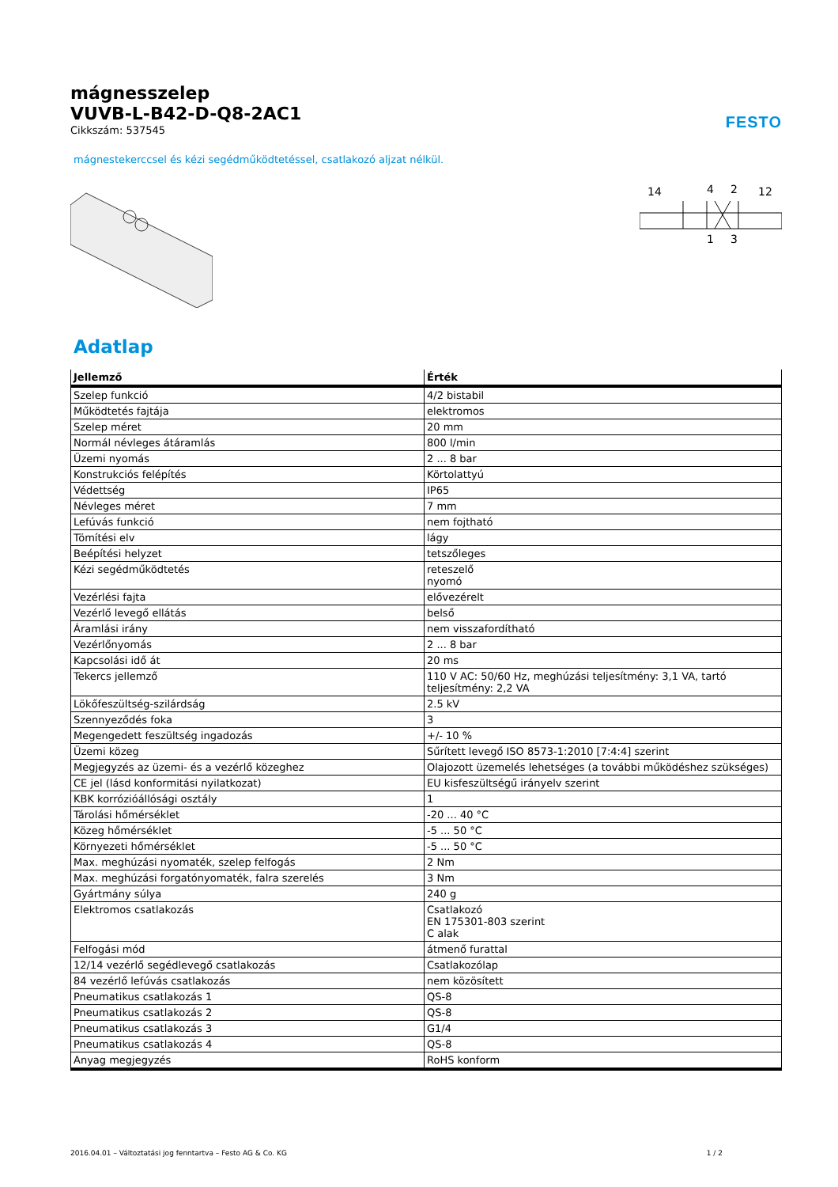mágnesszelep
VUVB-L-B42-D-Q8-2AC1
Cikkszám: 537545
FESTO
mágnestekerccsel és kézi segédműködtetéssel, csatlakozó aljzat nélkül.
14
4
2
12
1
3
Adatlap
| Jellemző | Érték |
| --- | --- |
| Szelep funkció | 4/2 bistabil |
| Működtetés fajtája | elektromos |
| Szelep méret | 20 mm |
| Normál névleges átáramlás | 800 l/min |
| Üzemi nyomás | 2 ... 8 bar |
| Konstrukciós felépítés | Körtolattyú |
| Védettség | IP65 |
| Névleges méret | 7 mm |
| Lefúvás funkció | nem fojtható |
| Tömítési elv | lágy |
| Beépítési helyzet | tetszőleges |
| Kézi segédműködtetés | reteszelő nyomó |
| Vezérlési fajta | elővezérelt |
| Vezérlő levegő ellátás | belső |
| Áramlási irány | nem visszafordítható |
| Vezérlőnyomás | 2 ... 8 bar |
| Kapcsolási idő át | 20 ms |
| Tekercs jellemző | 110 V AC: 50/60 Hz, meghúzási teljesítmény: 3,1 VA, tartó teljesítmény: 2,2 VA |
| Lökőfeszültség-szilárdság | 2.5 kV |
| Szennyeződés foka | 3 |
| Megengedett feszültség ingadozás | +/- 10 % |
| Üzemi közeg | Sűrített levegő ISO 8573-1:2010 [7:4:4] szerint |
| Megjegyzés az üzemi- és a vezérlő közeghez | Olajozott üzemelés lehetséges (a további működéshez szükséges) |
| CE jel (lásd konformitási nyilatkozat) | EU kisfeszültségű irányelv szerint |
| KBK korrózióállósági osztály | 1 |
| Tárolási hőmérséklet | -20 ... 40 °C |
| Közeg hőmérséklet | -5 ... 50 °C |
| Környezeti hőmérséklet | -5 ... 50 °C |
| Max. meghúzási nyomaték, szelep felfogás | 2 Nm |
| Max. meghúzási forgatónyomaték, falra szerelés | 3 Nm |
| Gyártmány súlya | 240 g |
| Elektromos csatlakozás | Csatlakozó EN 175301-803 szerint C alak |
| Felfogási mód | átmenő furattal |
| 12/14 vezérlő segédlevegő csatlakozás | Csatlakozólap |
| 84 vezérlő lefúvás csatlakozás | nem közösített |
| Pneumatikus csatlakozás 1 | QS-8 |
| Pneumatikus csatlakozás 2 | QS-8 |
| Pneumatikus csatlakozás 3 | G1/4 |
| Pneumatikus csatlakozás 4 | QS-8 |
| Anyag megjegyzés | RoHS konform |
2016.04.01 – Változtatási jog fenntartva – Festo AG & Co. KG 1 / 2